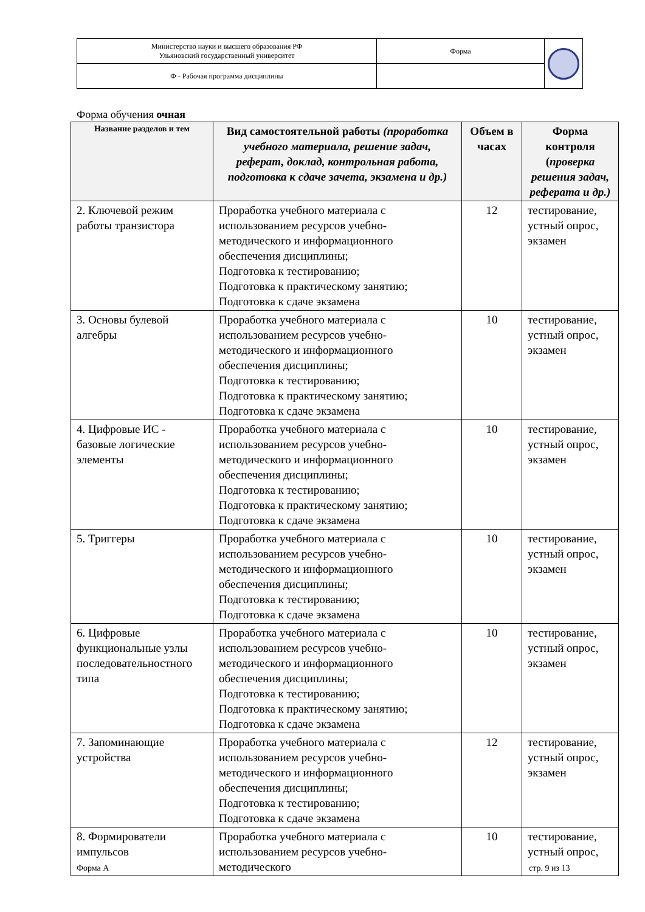| Министерство науки и высшего образования РФ Ульяновский государственный университет | Форма | |
| Ф - Рабочая программа дисциплины | | |
Форма обучения очная
| Название разделов и тем | Вид самостоятельной работы (проработка учебного материала, решение задач, реферат, доклад, контрольная работа, подготовка к сдаче зачета, экзамена и др.) | Объем в часах | Форма контроля ( проверка решения задач, реферата и др.) |
| --- | --- | --- | --- |
| 2. Ключевой режим работы транзистора | Проработка учебного материала с использованием ресурсов учебно-методического и информационного обеспечения дисциплины; Подготовка к тестированию; Подготовка к практическому занятию; Подготовка к сдаче экзамена | 12 | тестирование, устный опрос, экзамен |
| 3. Основы булевой алгебры | Проработка учебного материала с использованием ресурсов учебно-методического и информационного обеспечения дисциплины; Подготовка к тестированию; Подготовка к практическому занятию; Подготовка к сдаче экзамена | 10 | тестирование, устный опрос, экзамен |
| 4. Цифровые ИС - базовые логические элементы | Проработка учебного материала с использованием ресурсов учебно-методического и информационного обеспечения дисциплины; Подготовка к тестированию; Подготовка к практическому занятию; Подготовка к сдаче экзамена | 10 | тестирование, устный опрос, экзамен |
| 5. Триггеры | Проработка учебного материала с использованием ресурсов учебно-методического и информационного обеспечения дисциплины; Подготовка к тестированию; Подготовка к сдаче экзамена | 10 | тестирование, устный опрос, экзамен |
| 6. Цифровые функциональные узлы последовательностного типа | Проработка учебного материала с использованием ресурсов учебно-методического и информационного обеспечения дисциплины; Подготовка к тестированию; Подготовка к практическому занятию; Подготовка к сдаче экзамена | 10 | тестирование, устный опрос, экзамен |
| 7. Запоминающие устройства | Проработка учебного материала с использованием ресурсов учебно-методического и информационного обеспечения дисциплины; Подготовка к тестированию; Подготовка к сдаче экзамена | 12 | тестирование, устный опрос, экзамен |
| 8. Формирователи импульсов | Проработка учебного материала с использованием ресурсов учебно-методического | 10 | тестирование, устный опрос, |
Форма А стр. 9 из 13